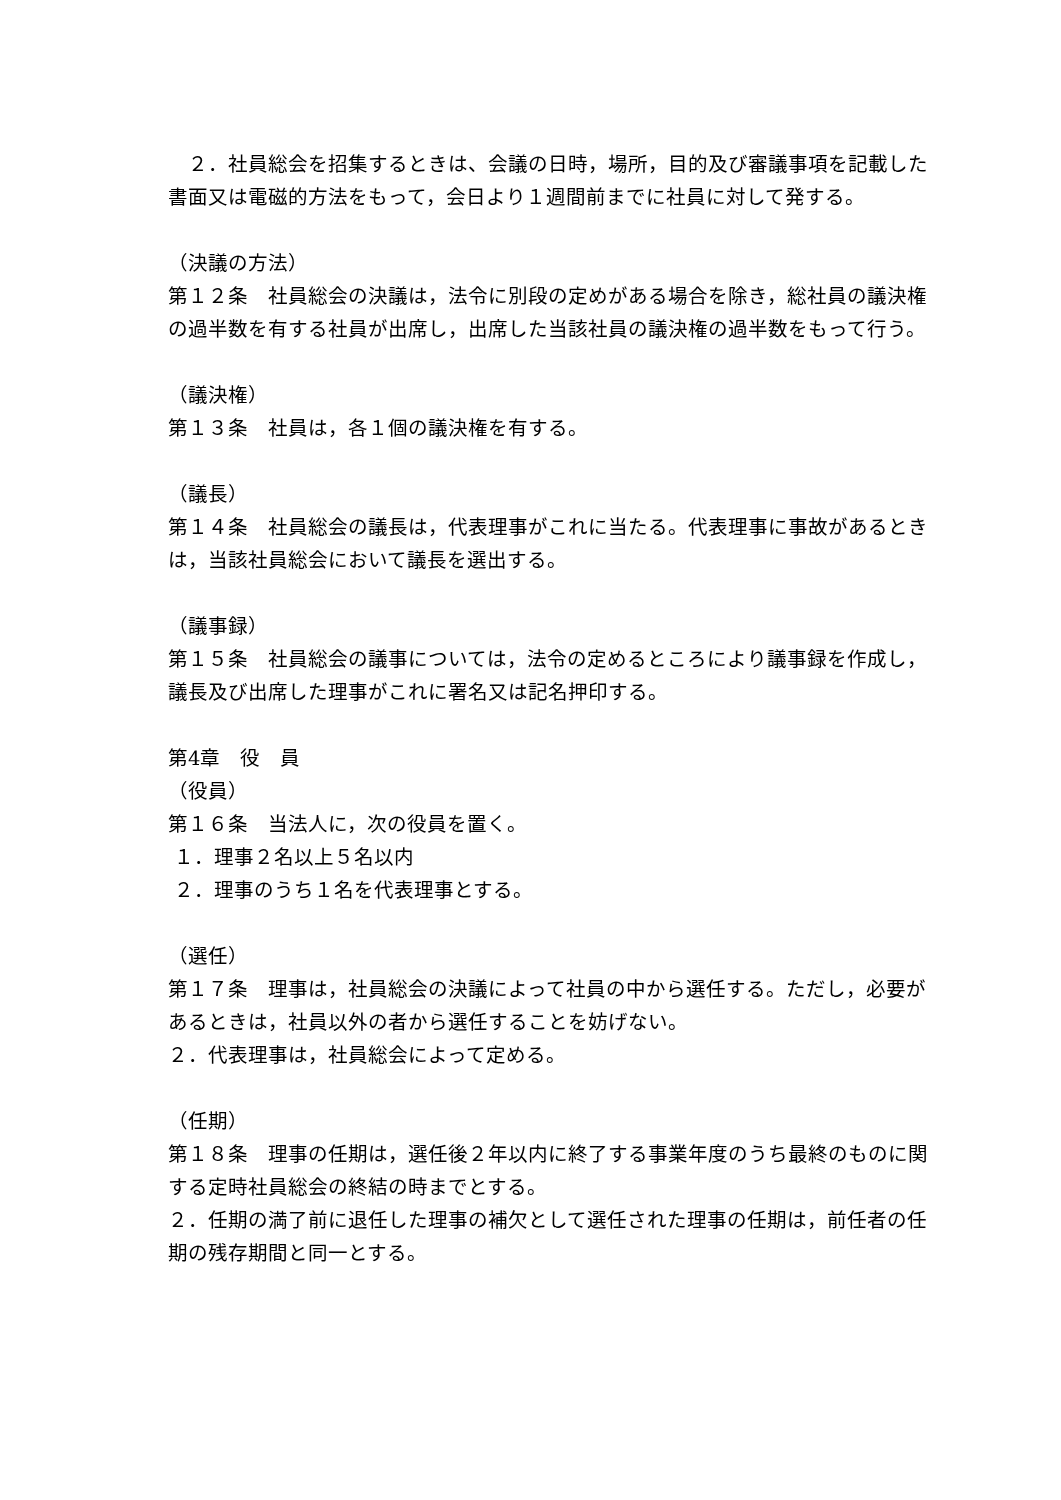２．社員総会を招集するときは、会議の日時，場所，目的及び審議事項を記載した書面又は電磁的方法をもって，会日より１週間前までに社員に対して発する。
（決議の方法）
第１２条　社員総会の決議は，法令に別段の定めがある場合を除き，総社員の議決権の過半数を有する社員が出席し，出席した当該社員の議決権の過半数をもって行う。
（議決権）
第１３条　社員は，各１個の議決権を有する。
（議長）
第１４条　社員総会の議長は，代表理事がこれに当たる。代表理事に事故があるときは，当該社員総会において議長を選出する。
（議事録）
第１５条　社員総会の議事については，法令の定めるところにより議事録を作成し，議長及び出席した理事がこれに署名又は記名押印する。
第4章　役　員
（役員）
第１６条　当法人に，次の役員を置く。
１．理事２名以上５名以内
２．理事のうち１名を代表理事とする。
（選任）
第１７条　理事は，社員総会の決議によって社員の中から選任する。ただし，必要があるときは，社員以外の者から選任することを妨げない。
２．代表理事は，社員総会によって定める。
（任期）
第１８条　理事の任期は，選任後２年以内に終了する事業年度のうち最終のものに関する定時社員総会の終結の時までとする。
２．任期の満了前に退任した理事の補欠として選任された理事の任期は，前任者の任期の残存期間と同一とする。